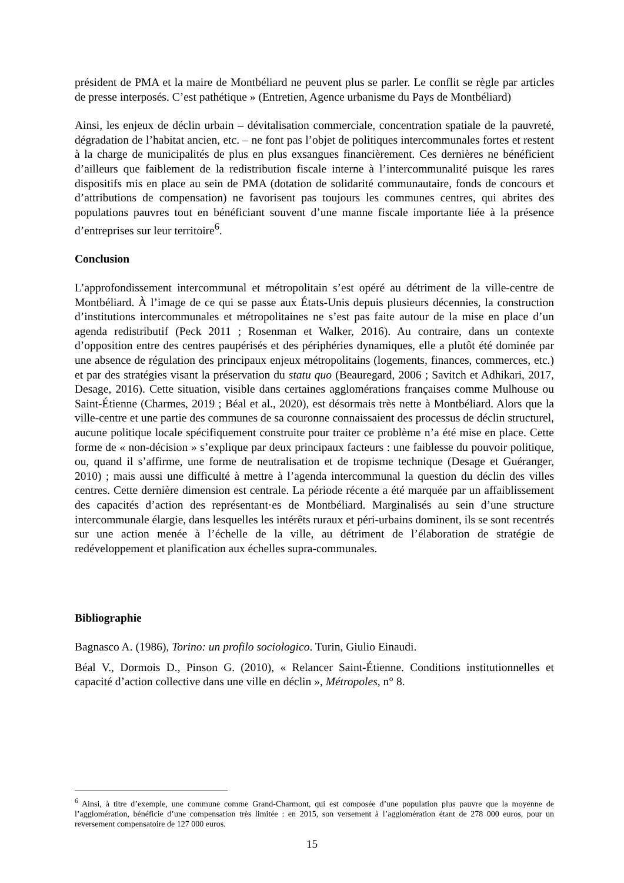président de PMA et la maire de Montbéliard ne peuvent plus se parler. Le conflit se règle par articles de presse interposés. C’est pathétique » (Entretien, Agence urbanisme du Pays de Montbéliard)
Ainsi, les enjeux de déclin urbain – dévitalisation commerciale, concentration spatiale de la pauvreté, dégradation de l’habitat ancien, etc. – ne font pas l’objet de politiques intercommunales fortes et restent à la charge de municipalités de plus en plus exsangues financièrement. Ces dernières ne bénéficient d’ailleurs que faiblement de la redistribution fiscale interne à l’intercommunalité puisque les rares dispositifs mis en place au sein de PMA (dotation de solidarité communautaire, fonds de concours et d’attributions de compensation) ne favorisent pas toujours les communes centres, qui abrites des populations pauvres tout en bénéficiant souvent d’une manne fiscale importante liée à la présence d’entreprises sur leur territoire<sup>6</sup>.
Conclusion
L’approfondissement intercommunal et métropolitain s’est opéré au détriment de la ville-centre de Montbéliard. À l’image de ce qui se passe aux États-Unis depuis plusieurs décennies, la construction d’institutions intercommunales et métropolitaines ne s’est pas faite autour de la mise en place d’un agenda redistributif (Peck 2011 ; Rosenman et Walker, 2016). Au contraire, dans un contexte d’opposition entre des centres paupérisés et des périphéries dynamiques, elle a plutôt été dominée par une absence de régulation des principaux enjeux métropolitains (logements, finances, commerces, etc.) et par des stratégies visant la préservation du statu quo (Beauregard, 2006 ; Savitch et Adhikari, 2017, Desage, 2016). Cette situation, visible dans certaines agglomérations françaises comme Mulhouse ou Saint-Étienne (Charmes, 2019 ; Béal et al., 2020), est désormais très nette à Montbéliard. Alors que la ville-centre et une partie des communes de sa couronne connaissaient des processus de déclin structurel, aucune politique locale spécifiquement construite pour traiter ce problème n’a été mise en place. Cette forme de « non-décision » s’explique par deux principaux facteurs : une faiblesse du pouvoir politique, ou, quand il s’affirme, une forme de neutralisation et de tropisme technique (Desage et Guéranger, 2010) ; mais aussi une difficulté à mettre à l’agenda intercommunal la question du déclin des villes centres. Cette dernière dimension est centrale. La période récente a été marquée par un affaiblissement des capacités d’action des représentant·es de Montbéliard. Marginalisés au sein d’une structure intercommunale élargie, dans lesquelles les intérêts ruraux et péri-urbains dominent, ils se sont recentrés sur une action menée à l’échelle de la ville, au détriment de l’élaboration de stratégie de redéveloppement et planification aux échelles supra-communales.
Bibliographie
Bagnasco A. (1986), Torino: un profilo sociologico. Turin, Giulio Einaudi.
Béal V., Dormois D., Pinson G. (2010), « Relancer Saint-Étienne. Conditions institutionnelles et capacité d’action collective dans une ville en déclin », Métropoles, n° 8.
<sup>6</sup> Ainsi, à titre d’exemple, une commune comme Grand-Charmont, qui est composée d’une population plus pauvre que la moyenne de l’agglomération, bénéficie d’une compensation très limitée : en 2015, son versement à l’agglomération étant de 278 000 euros, pour un reversement compensatoire de 127 000 euros.
15